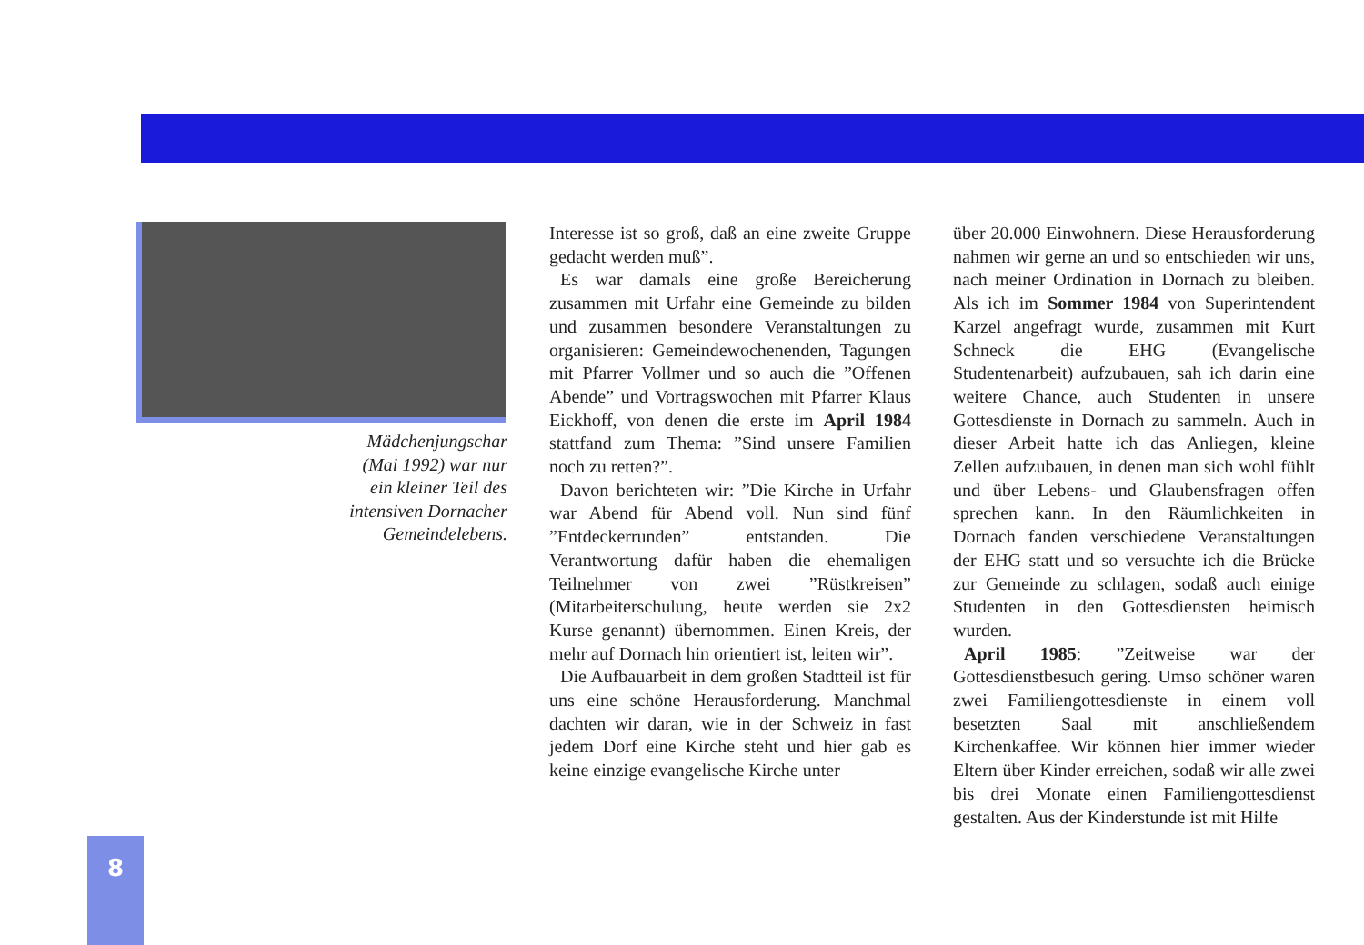Mädchenjungschar
(Mai 1992) war nur
ein kleiner Teil des
intensiven Dornacher
Gemeindelebens.
Interesse ist so groß, daß an eine zweite Gruppe gedacht werden muß”.
Es war damals eine große Bereicherung zusammen mit Urfahr eine Gemeinde zu bilden und zusammen besondere Veranstaltungen zu organisieren: Gemeindewochenenden, Tagungen mit Pfarrer Vollmer und so auch die ”Offenen Abende” und Vortragswochen mit Pfarrer Klaus Eickhoff, von denen die erste im April 1984 stattfand zum Thema: ”Sind unsere Familien noch zu retten?”.
Davon berichteten wir: ”Die Kirche in Urfahr war Abend für Abend voll. Nun sind fünf ”Entdeckerrunden” entstanden. Die Verantwortung dafür haben die ehemaligen Teilnehmer von zwei ”Rüstkreisen” (Mitarbeiterschulung, heute werden sie 2x2 Kurse genannt) übernommen. Einen Kreis, der mehr auf Dornach hin orientiert ist, leiten wir”.
Die Aufbauarbeit in dem großen Stadtteil ist für uns eine schöne Herausforderung. Manchmal dachten wir daran, wie in der Schweiz in fast jedem Dorf eine Kirche steht und hier gab es keine einzige evangelische Kirche unter
über 20.000 Einwohnern. Diese Herausforderung nahmen wir gerne an und so entschieden wir uns, nach meiner Ordination in Dornach zu bleiben. Als ich im Sommer 1984 von Superintendent Karzel angefragt wurde, zusammen mit Kurt Schneck die EHG (Evangelische Studentenarbeit) aufzubauen, sah ich darin eine weitere Chance, auch Studenten in unsere Gottesdienste in Dornach zu sammeln. Auch in dieser Arbeit hatte ich das Anliegen, kleine Zellen aufzubauen, in denen man sich wohl fühlt und über Lebens- und Glaubensfragen offen sprechen kann. In den Räumlichkeiten in Dornach fanden verschiedene Veranstaltungen der EHG statt und so versuchte ich die Brücke zur Gemeinde zu schlagen, sodaß auch einige Studenten in den Gottesdiensten heimisch wurden.
April 1985: ”Zeitweise war der Gottesdienstbesuch gering. Umso schöner waren zwei Familiengottesdienste in einem voll besetzten Saal mit anschließendem Kirchenkaffee. Wir können hier immer wieder Eltern über Kinder erreichen, sodaß wir alle zwei bis drei Monate einen Familiengottesdienst gestalten. Aus der Kinderstunde ist mit Hilfe
8